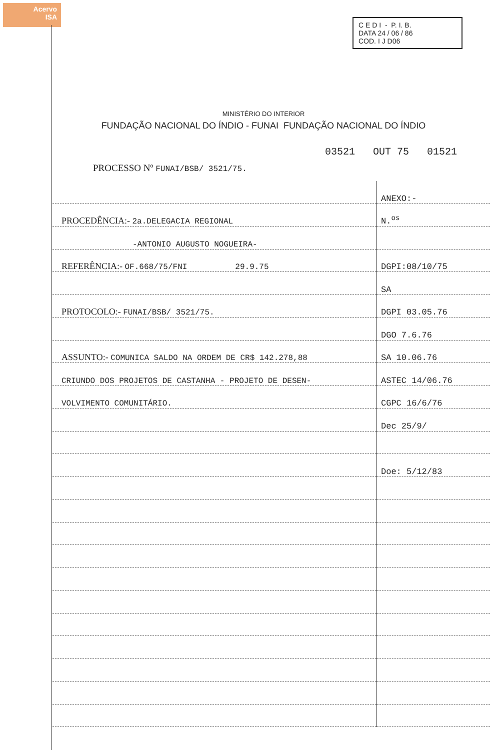Acervo
ISA
C E D I - P. I. B.
DATA 24 / 06 / 86
COD. I J D06
MINISTÉRIO DO INTERIOR
FUNDAÇÃO NACIONAL DO ÍNDIO - FUNAI FUNDAÇÃO NACIONAL DO ÍNDIO
03521 OUT 75 01521
PROCESSO Nº FUNAI/BSB/ 3521/75.
| | ANEXO:- |
| PROCEDÊNCIA:- 2a.DELEGACIA REGIONAL | N.<sup>os</sup> |
| -ANTONIO AUGUSTO NOGUEIRA- | |
| REFERÊNCIA:- OF.668/75/FNI 29.9.75 | DGPI:08/10/75 |
| | SA |
| PROTOCOLO:- FUNAI/BSB/ 3521/75. | DGPI 03.05.76 |
| | DGO 7.6.76 |
| ASSUNTO:- COMUNICA SALDO NA ORDEM DE CR$ 142.278,88 | SA 10.06.76 |
| CRIUNDO DOS PROJETOS DE CASTANHA - PROJETO DE DESEN- | ASTEC 14/06.76 |
| VOLVIMENTO COMUNITÁRIO. | CGPC 16/6/76 |
| | Dec 25/9/ |
| | Doe: 5/12/83 |